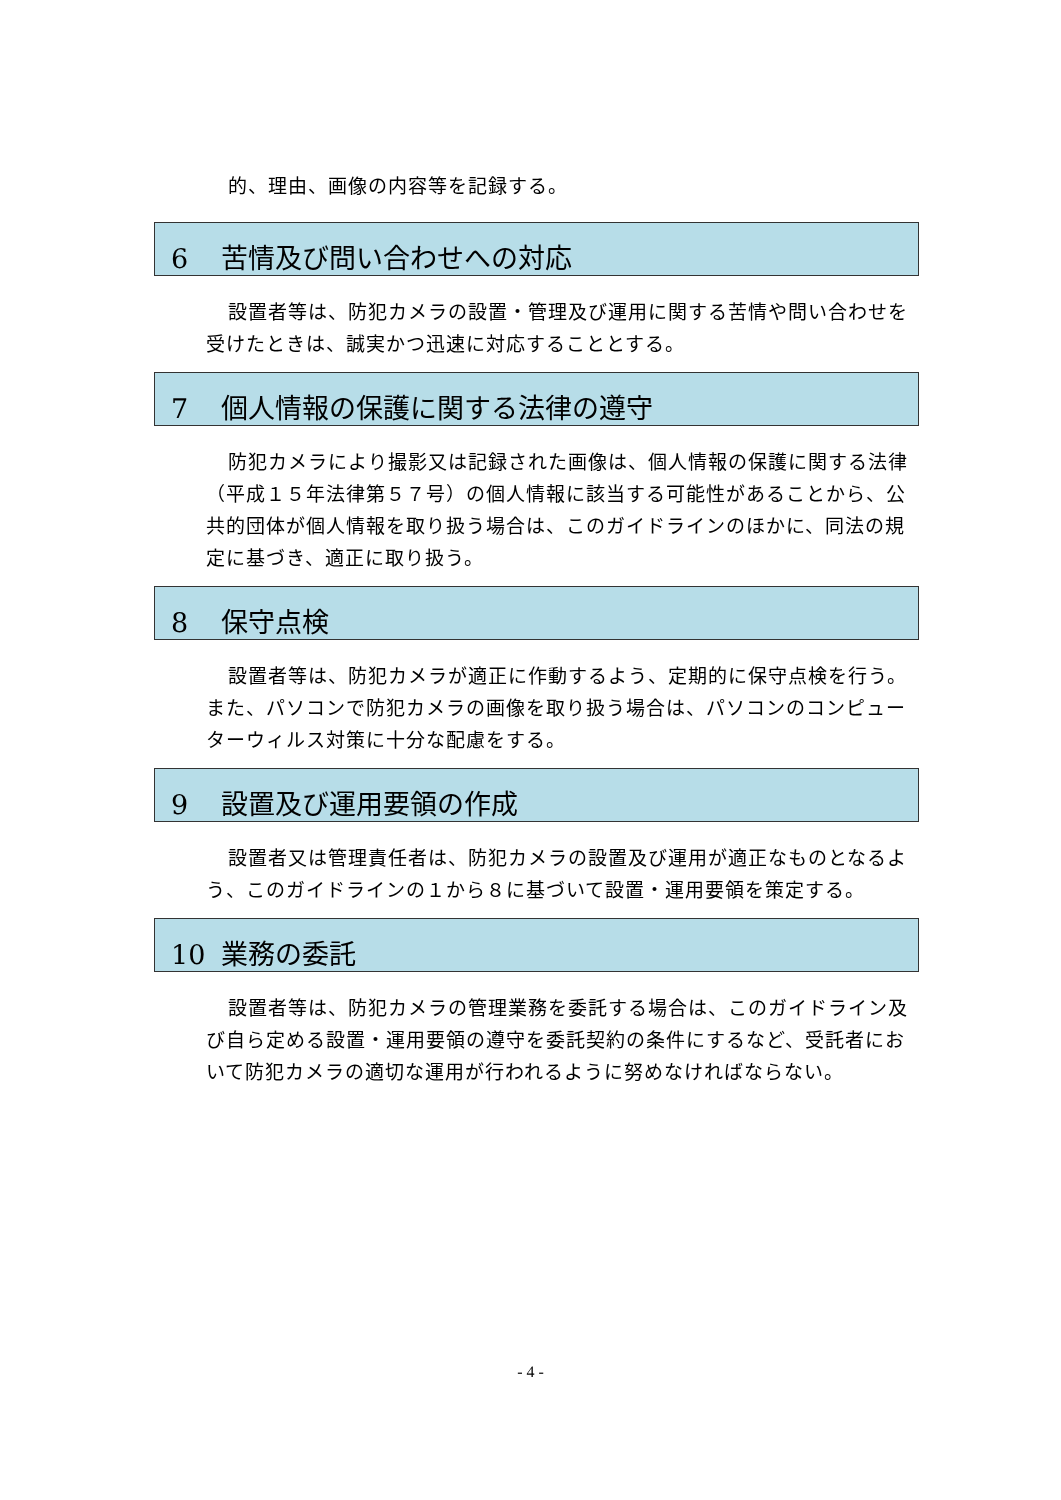的、理由、画像の内容等を記録する。
6 苦情及び問い合わせへの対応
設置者等は、防犯カメラの設置・管理及び運用に関する苦情や問い合わせを受けたときは、誠実かつ迅速に対応することとする。
7 個人情報の保護に関する法律の遵守
防犯カメラにより撮影又は記録された画像は、個人情報の保護に関する法律（平成１５年法律第５７号）の個人情報に該当する可能性があることから、公共的団体が個人情報を取り扱う場合は、このガイドラインのほかに、同法の規定に基づき、適正に取り扱う。
8 保守点検
設置者等は、防犯カメラが適正に作動するよう、定期的に保守点検を行う。また、パソコンで防犯カメラの画像を取り扱う場合は、パソコンのコンピューターウィルス対策に十分な配慮をする。
9 設置及び運用要領の作成
設置者又は管理責任者は、防犯カメラの設置及び運用が適正なものとなるよう、このガイドラインの１から８に基づいて設置・運用要領を策定する。
10 業務の委託
設置者等は、防犯カメラの管理業務を委託する場合は、このガイドライン及び自ら定める設置・運用要領の遵守を委託契約の条件にするなど、受託者において防犯カメラの適切な運用が行われるように努めなければならない。
- 4 -